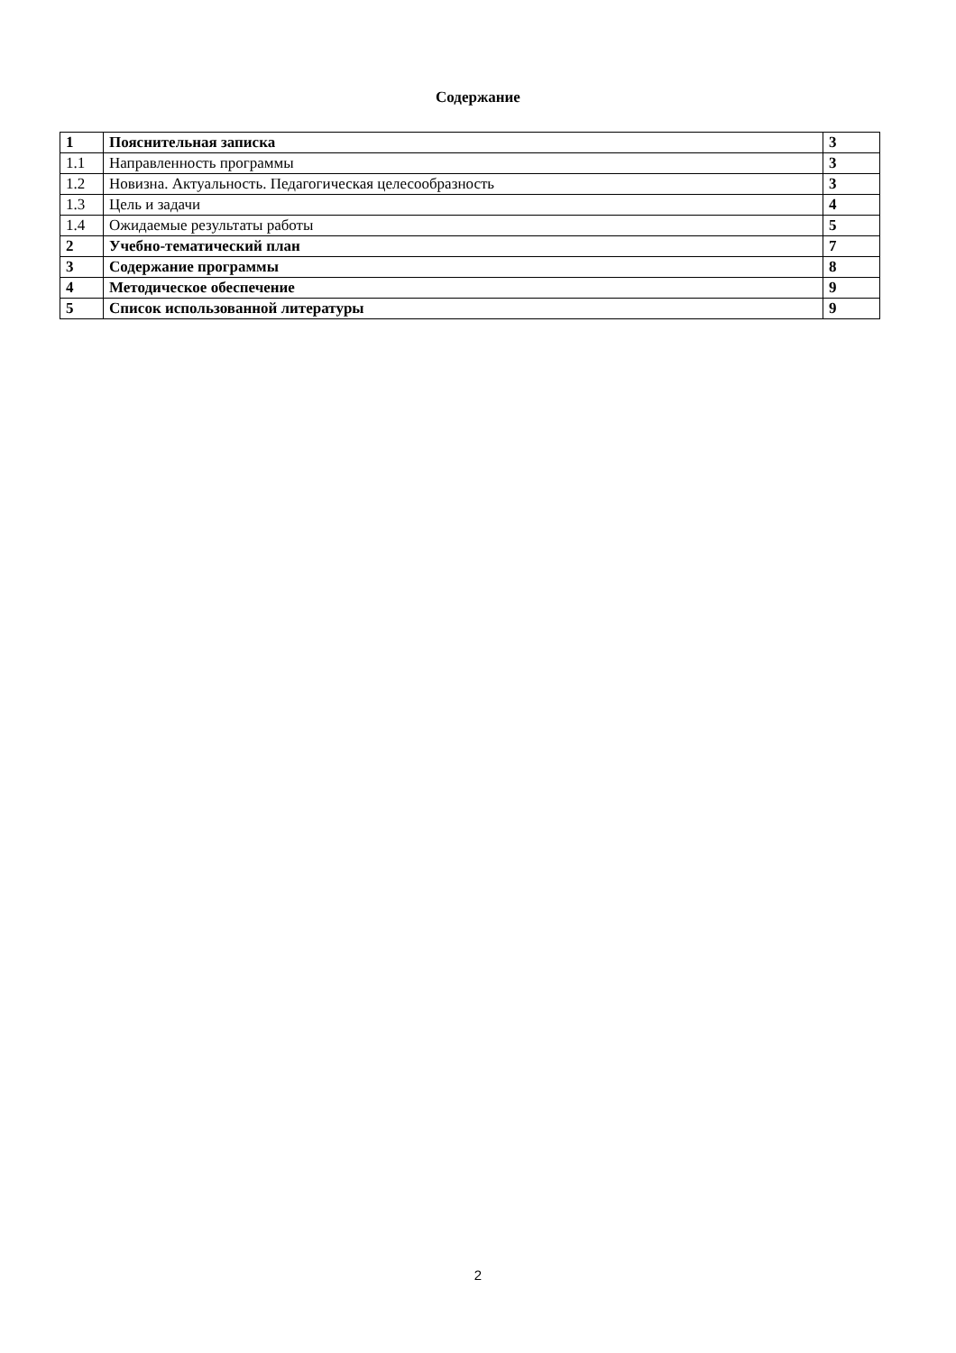Содержание
| 1 | Пояснительная записка | 3 |
| 1.1 | Направленность программы | 3 |
| 1.2 | Новизна. Актуальность. Педагогическая целесообразность | 3 |
| 1.3 | Цель и задачи | 4 |
| 1.4 | Ожидаемые результаты работы | 5 |
| 2 | Учебно-тематический план | 7 |
| 3 | Содержание программы | 8 |
| 4 | Методическое обеспечение | 9 |
| 5 | Список использованной литературы | 9 |
2